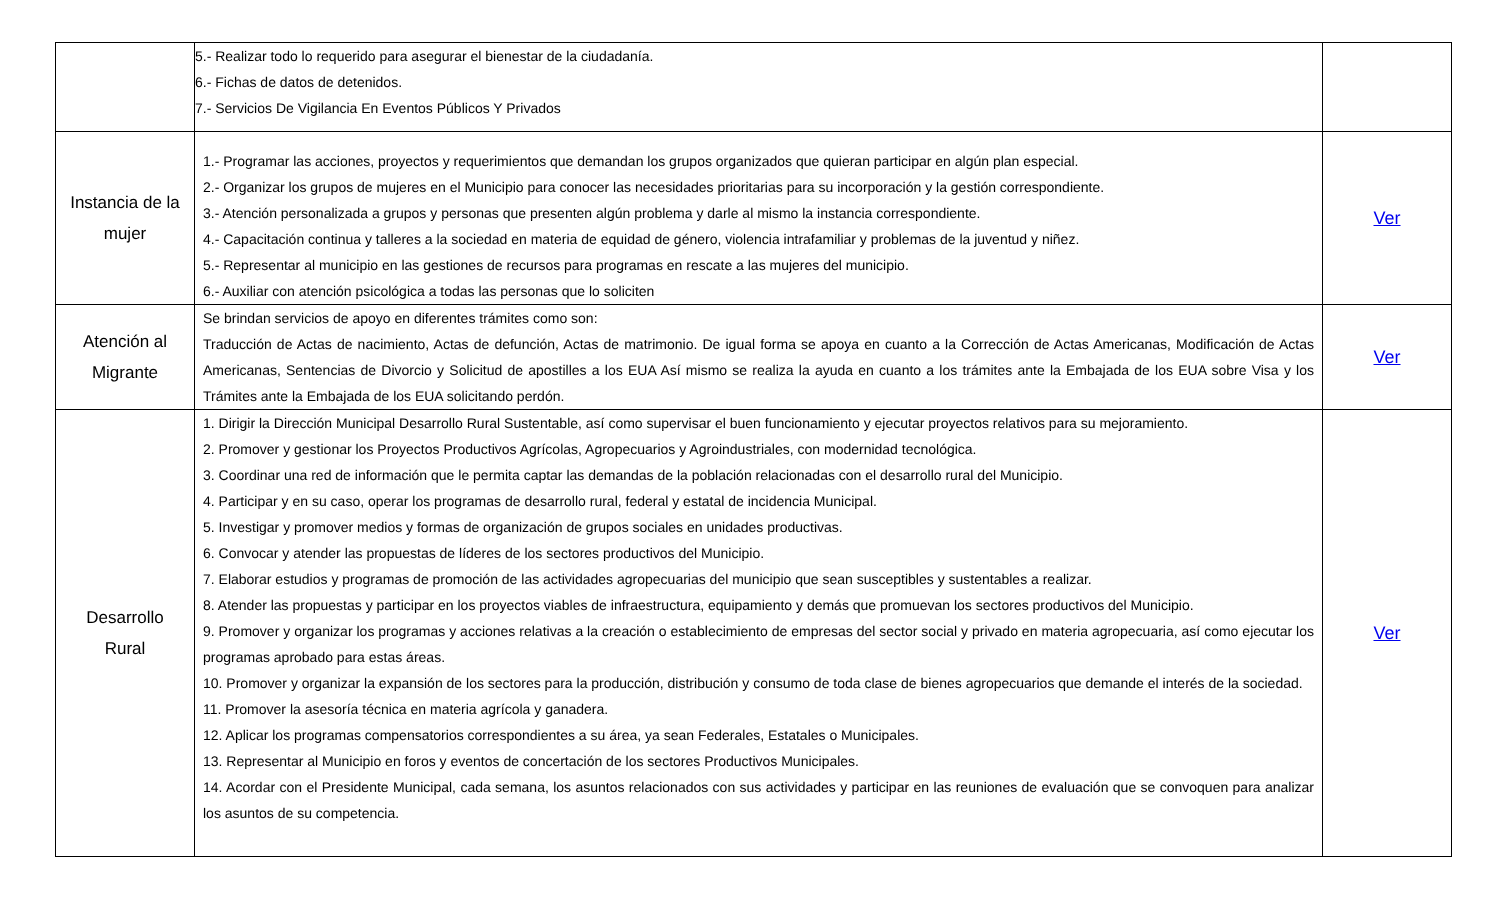| | 5.- Realizar todo lo requerido para asegurar el bienestar de la ciudadanía. 6.- Fichas de datos de detenidos. 7.- Servicios De Vigilancia En Eventos Públicos Y Privados | |
| Instancia de la mujer | 1.- Programar las acciones, proyectos y requerimientos que demandan los grupos organizados que quieran participar en algún plan especial. 2.- Organizar los grupos de mujeres en el Municipio para conocer las necesidades prioritarias para su incorporación y la gestión correspondiente. 3.- Atención personalizada a grupos y personas que presenten algún problema y darle al mismo la instancia correspondiente. 4.- Capacitación continua y talleres a la sociedad en materia de equidad de género, violencia intrafamiliar y problemas de la juventud y niñez. 5.- Representar al municipio en las gestiones de recursos para programas en rescate a las mujeres del municipio. 6.- Auxiliar con atención psicológica a todas las personas que lo soliciten | Ver |
| Atención al Migrante | Se brindan servicios de apoyo en diferentes trámites como son: Traducción de Actas de nacimiento, Actas de defunción, Actas de matrimonio. De igual forma se apoya en cuanto a la Corrección de Actas Americanas, Modificación de Actas Americanas, Sentencias de Divorcio y Solicitud de apostilles a los EUA Así mismo se realiza la ayuda en cuanto a los trámites ante la Embajada de los EUA sobre Visa y los Trámites ante la Embajada de los EUA solicitando perdón. | Ver |
| Desarrollo Rural | 1. Dirigir la Dirección Municipal Desarrollo Rural Sustentable, así como supervisar el buen funcionamiento y ejecutar proyectos relativos para su mejoramiento. 2. Promover y gestionar los Proyectos Productivos Agrícolas, Agropecuarios y Agroindustriales, con modernidad tecnológica. 3. Coordinar una red de información que le permita captar las demandas de la población relacionadas con el desarrollo rural del Municipio. 4. Participar y en su caso, operar los programas de desarrollo rural, federal y estatal de incidencia Municipal. 5. Investigar y promover medios y formas de organización de grupos sociales en unidades productivas. 6. Convocar y atender las propuestas de líderes de los sectores productivos del Municipio. 7. Elaborar estudios y programas de promoción de las actividades agropecuarias del municipio que sean susceptibles y sustentables a realizar. 8. Atender las propuestas y participar en los proyectos viables de infraestructura, equipamiento y demás que promuevan los sectores productivos del Municipio. 9. Promover y organizar los programas y acciones relativas a la creación o establecimiento de empresas del sector social y privado en materia agropecuaria, así como ejecutar los programas aprobado para estas áreas. 10. Promover y organizar la expansión de los sectores para la producción, distribución y consumo de toda clase de bienes agropecuarios que demande el interés de la sociedad. 11. Promover la asesoría técnica en materia agrícola y ganadera. 12. Aplicar los programas compensatorios correspondientes a su área, ya sean Federales, Estatales o Municipales. 13. Representar al Municipio en foros y eventos de concertación de los sectores Productivos Municipales. 14. Acordar con el Presidente Municipal, cada semana, los asuntos relacionados con sus actividades y participar en las reuniones de evaluación que se convoquen para analizar los asuntos de su competencia. | Ver |